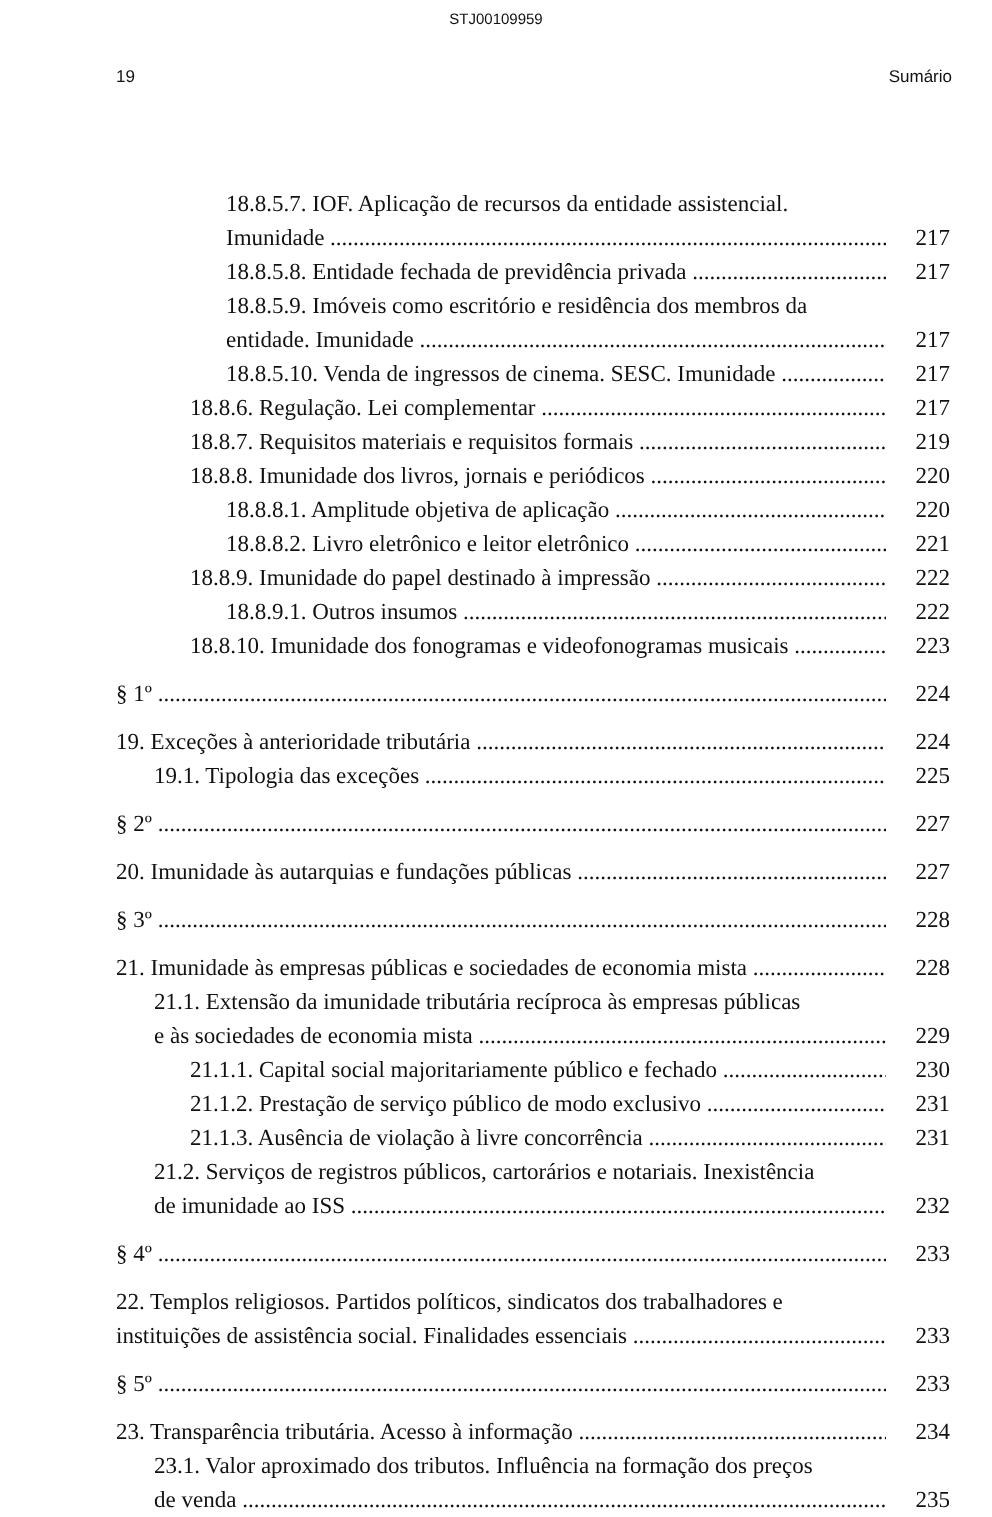STJ00109959
19 Sumário
18.8.5.7. IOF. Aplicação de recursos da entidade assistencial.
Imunidade 217
18.8.5.8. Entidade fechada de previdência privada 217
18.8.5.9. Imóveis como escritório e residência dos membros da
entidade. Imunidade 217
18.8.5.10. Venda de ingressos de cinema. SESC. Imunidade 217
18.8.6. Regulação. Lei complementar 217
18.8.7. Requisitos materiais e requisitos formais 219
18.8.8. Imunidade dos livros, jornais e periódicos 220
18.8.8.1. Amplitude objetiva de aplicação 220
18.8.8.2. Livro eletrônico e leitor eletrônico 221
18.8.9. Imunidade do papel destinado à impressão 222
18.8.9.1. Outros insumos 222
18.8.10. Imunidade dos fonogramas e videofonogramas musicais 223
§ 1º 224
19. Exceções à anterioridade tributária 224
19.1. Tipologia das exceções 225
§ 2º 227
20. Imunidade às autarquias e fundações públicas 227
§ 3º 228
21. Imunidade às empresas públicas e sociedades de economia mista 228
21.1. Extensão da imunidade tributária recíproca às empresas públicas
e às sociedades de economia mista 229
21.1.1. Capital social majoritariamente público e fechado 230
21.1.2. Prestação de serviço público de modo exclusivo 231
21.1.3. Ausência de violação à livre concorrência 231
21.2. Serviços de registros públicos, cartorários e notariais. Inexistência
de imunidade ao ISS 232
§ 4º 233
22. Templos religiosos. Partidos políticos, sindicatos dos trabalhadores e
instituições de assistência social. Finalidades essenciais 233
§ 5º 233
23. Transparência tributária. Acesso à informação 234
23.1. Valor aproximado dos tributos. Influência na formação dos preços
de venda 235